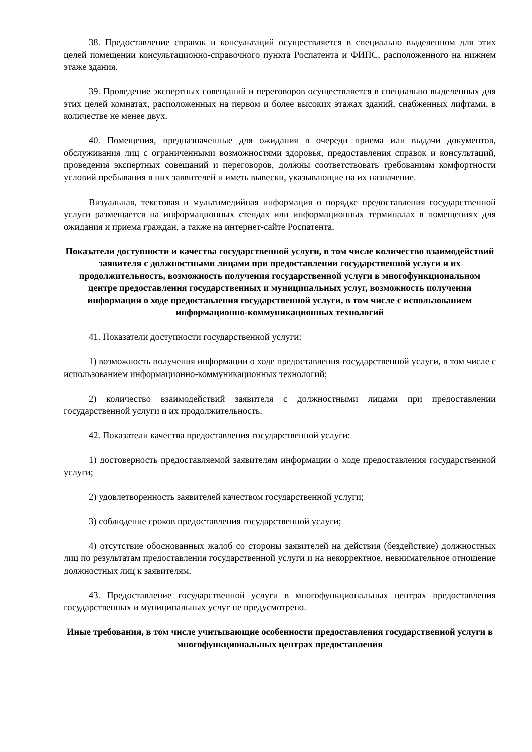38. Предоставление справок и консультаций осуществляется в специально выделенном для этих целей помещении консультационно-справочного пункта Роспатента и ФИПС, расположенного на нижнем этаже здания.
39. Проведение экспертных совещаний и переговоров осуществляется в специально выделенных для этих целей комнатах, расположенных на первом и более высоких этажах зданий, снабженных лифтами, в количестве не менее двух.
40. Помещения, предназначенные для ожидания в очереди приема или выдачи документов, обслуживания лиц с ограниченными возможностями здоровья, предоставления справок и консультаций, проведения экспертных совещаний и переговоров, должны соответствовать требованиям комфортности условий пребывания в них заявителей и иметь вывески, указывающие на их назначение.
Визуальная, текстовая и мультимедийная информация о порядке предоставления государственной услуги размещается на информационных стендах или информационных терминалах в помещениях для ожидания и приема граждан, а также на интернет-сайте Роспатента.
Показатели доступности и качества государственной услуги, в том числе количество взаимодействий заявителя с должностными лицами при предоставлении государственной услуги и их продолжительность, возможность получения государственной услуги в многофункциональном центре предоставления государственных и муниципальных услуг, возможность получения информации о ходе предоставления государственной услуги, в том числе с использованием информационно-коммуникационных технологий
41. Показатели доступности государственной услуги:
1) возможность получения информации о ходе предоставления государственной услуги, в том числе с использованием информационно-коммуникационных технологий;
2) количество взаимодействий заявителя с должностными лицами при предоставлении государственной услуги и их продолжительность.
42. Показатели качества предоставления государственной услуги:
1) достоверность предоставляемой заявителям информации о ходе предоставления государственной услуги;
2) удовлетворенность заявителей качеством государственной услуги;
3) соблюдение сроков предоставления государственной услуги;
4) отсутствие обоснованных жалоб со стороны заявителей на действия (бездействие) должностных лиц по результатам предоставления государственной услуги и на некорректное, невнимательное отношение должностных лиц к заявителям.
43. Предоставление государственной услуги в многофункциональных центрах предоставления государственных и муниципальных услуг не предусмотрено.
Иные требования, в том числе учитывающие особенности предоставления государственной услуги в многофункциональных центрах предоставления